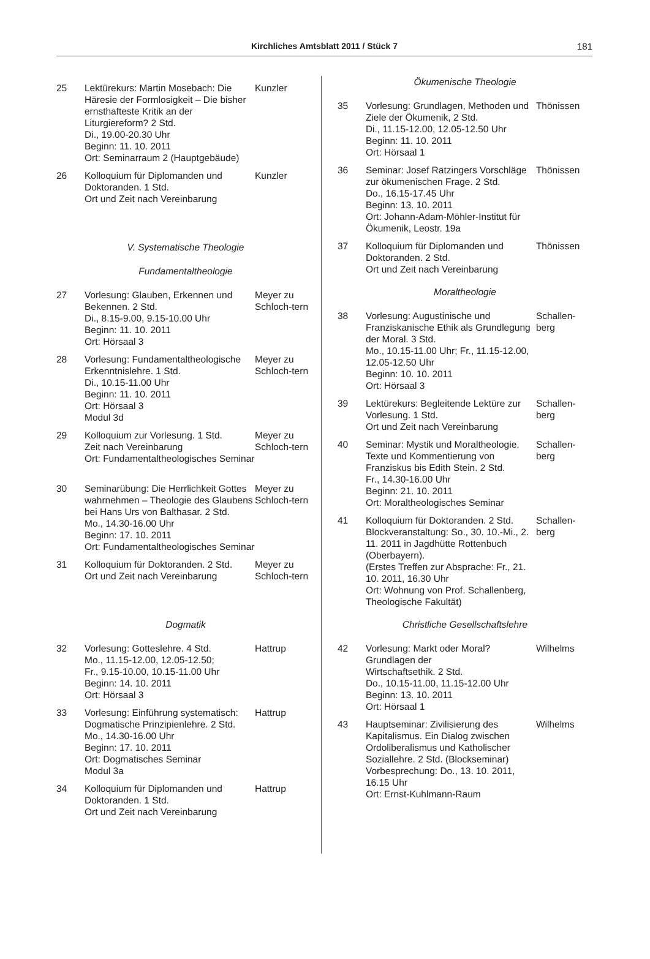Kirchliches Amtsblatt 2011 / Stück 7 181
25 Lektürekurs: Martin Mosebach: Die Häresie der Formlosigkeit – Die bisher ernsthafteste Kritik an der Liturgiereform? 2 Std.
Di., 19.00-20.30 Uhr
Beginn: 11. 10. 2011
Ort: Seminarraum 2 (Hauptgebäude)
Kunzler
26 Kolloquium für Diplomanden und Doktoranden. 1 Std.
Ort und Zeit nach Vereinbarung
Kunzler
V. Systematische Theologie
Fundamentaltheologie
27 Vorlesung: Glauben, Erkennen und Bekennen. 2 Std.
Di., 8.15-9.00, 9.15-10.00 Uhr
Beginn: 11. 10. 2011
Ort: Hörsaal 3
Meyer zu Schloch-tern
28 Vorlesung: Fundamentaltheologische Erkenntnislehre. 1 Std.
Di., 10.15-11.00 Uhr
Beginn: 11. 10. 2011
Ort: Hörsaal 3
Modul 3d
Meyer zu Schloch-tern
29 Kolloquium zur Vorlesung. 1 Std.
Zeit nach Vereinbarung
Ort: Fundamentaltheologisches Seminar
Meyer zu Schloch-tern
30 Seminarübung: Die Herrlichkeit Gottes wahrnehmen – Theologie des Glaubens bei Hans Urs von Balthasar. 2 Std.
Mo., 14.30-16.00 Uhr
Beginn: 17. 10. 2011
Ort: Fundamentaltheologisches Seminar
Meyer zu Schloch-tern
31 Kolloquium für Doktoranden. 2 Std.
Ort und Zeit nach Vereinbarung
Meyer zu Schloch-tern
Dogmatik
32 Vorlesung: Gotteslehre. 4 Std.
Mo., 11.15-12.00, 12.05-12.50;
Fr., 9.15-10.00, 10.15-11.00 Uhr
Beginn: 14. 10. 2011
Ort: Hörsaal 3
Hattrup
33 Vorlesung: Einführung systematisch: Dogmatische Prinzipienlehre. 2 Std.
Mo., 14.30-16.00 Uhr
Beginn: 17. 10. 2011
Ort: Dogmatisches Seminar
Modul 3a
Hattrup
34 Kolloquium für Diplomanden und Doktoranden. 1 Std.
Ort und Zeit nach Vereinbarung
Hattrup
Ökumenische Theologie
35 Vorlesung: Grundlagen, Methoden und Ziele der Ökumenik, 2 Std.
Di., 11.15-12.00, 12.05-12.50 Uhr
Beginn: 11. 10. 2011
Ort: Hörsaal 1
Thönissen
36 Seminar: Josef Ratzingers Vorschläge zur ökumenischen Frage. 2 Std.
Do., 16.15-17.45 Uhr
Beginn: 13. 10. 2011
Ort: Johann-Adam-Möhler-Institut für Ökumenik, Leostr. 19a
Thönissen
37 Kolloquium für Diplomanden und Doktoranden. 2 Std.
Ort und Zeit nach Vereinbarung
Thönissen
Moraltheologie
38 Vorlesung: Augustinische und Franziskanische Ethik als Grundlegung der Moral. 3 Std.
Mo., 10.15-11.00 Uhr; Fr., 11.15-12.00, 12.05-12.50 Uhr
Beginn: 10. 10. 2011
Ort: Hörsaal 3
Schallen-berg
39 Lektürekurs: Begleitende Lektüre zur Vorlesung. 1 Std.
Ort und Zeit nach Vereinbarung
Schallen-berg
40 Seminar: Mystik und Moraltheologie. Texte und Kommentierung von Franziskus bis Edith Stein. 2 Std.
Fr., 14.30-16.00 Uhr
Beginn: 21. 10. 2011
Ort: Moraltheologisches Seminar
Schallen-berg
41 Kolloquium für Doktoranden. 2 Std.
Blockveranstaltung: So., 30. 10.-Mi., 2. 11. 2011 in Jagdhütte Rottenbuch (Oberbayern).
(Erstes Treffen zur Absprache: Fr., 21. 10. 2011, 16.30 Uhr
Ort: Wohnung von Prof. Schallenberg, Theologische Fakultät)
Schallen-berg
Christliche Gesellschaftslehre
42 Vorlesung: Markt oder Moral?
Grundlagen der
Wirtschaftsethik. 2 Std.
Do., 10.15-11.00, 11.15-12.00 Uhr
Beginn: 13. 10. 2011
Ort: Hörsaal 1
Wilhelms
43 Hauptseminar: Zivilisierung des Kapitalismus. Ein Dialog zwischen Ordoliberalismus und Katholischer Soziallehre. 2 Std. (Blockseminar)
Vorbesprechung: Do., 13. 10. 2011, 16.15 Uhr
Ort: Ernst-Kuhlmann-Raum
Wilhelms